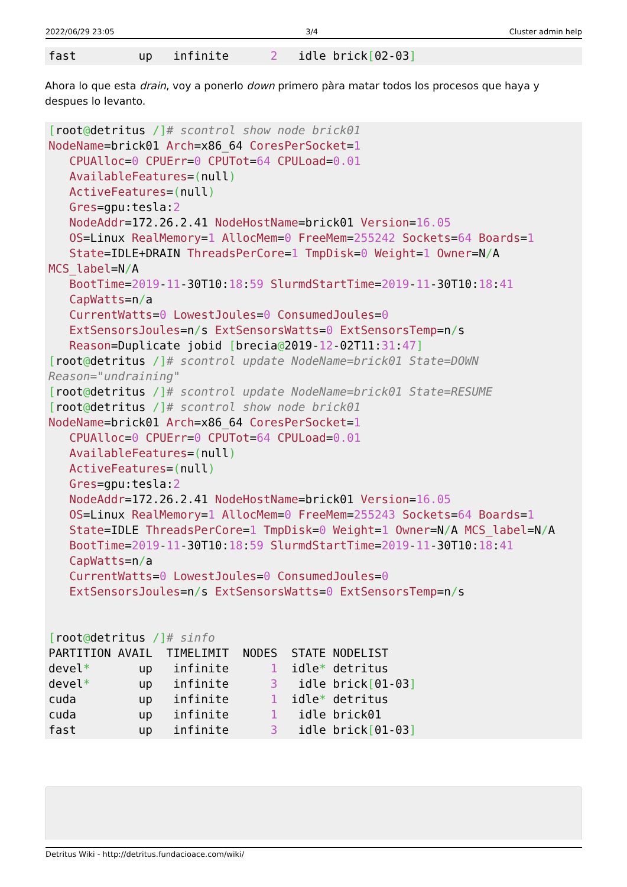2022/06/29 23:05 3/4 Cluster admin help
fast         up   infinite      2   idle brick[02-03]
Ahora lo que esta drain, voy a ponerlo down primero pàra matar todos los procesos que haya y despues lo levanto.
[root@detritus /]# scontrol show node brick01
NodeName=brick01 Arch=x86_64 CoresPerSocket=1
   CPUAlloc=0 CPUErr=0 CPUTot=64 CPULoad=0.01
   AvailableFeatures=(null)
   ActiveFeatures=(null)
   Gres=gpu:tesla:2
   NodeAddr=172.26.2.41 NodeHostName=brick01 Version=16.05
   OS=Linux RealMemory=1 AllocMem=0 FreeMem=255242 Sockets=64 Boards=1
   State=IDLE+DRAIN ThreadsPerCore=1 TmpDisk=0 Weight=1 Owner=N/A
MCS_label=N/A
   BootTime=2019-11-30T10:18:59 SlurmdStartTime=2019-11-30T10:18:41
   CapWatts=n/a
   CurrentWatts=0 LowestJoules=0 ConsumedJoules=0
   ExtSensorsJoules=n/s ExtSensorsWatts=0 ExtSensorsTemp=n/s
   Reason=Duplicate jobid [brecia@2019-12-02T11:31:47]
[root@detritus /]# scontrol update NodeName=brick01 State=DOWN
Reason="undraining"
[root@detritus /]# scontrol update NodeName=brick01 State=RESUME
[root@detritus /]# scontrol show node brick01
NodeName=brick01 Arch=x86_64 CoresPerSocket=1
   CPUAlloc=0 CPUErr=0 CPUTot=64 CPULoad=0.01
   AvailableFeatures=(null)
   ActiveFeatures=(null)
   Gres=gpu:tesla:2
   NodeAddr=172.26.2.41 NodeHostName=brick01 Version=16.05
   OS=Linux RealMemory=1 AllocMem=0 FreeMem=255243 Sockets=64 Boards=1
   State=IDLE ThreadsPerCore=1 TmpDisk=0 Weight=1 Owner=N/A MCS_label=N/A
   BootTime=2019-11-30T10:18:59 SlurmdStartTime=2019-11-30T10:18:41
   CapWatts=n/a
   CurrentWatts=0 LowestJoules=0 ConsumedJoules=0
   ExtSensorsJoules=n/s ExtSensorsWatts=0 ExtSensorsTemp=n/s


[root@detritus /]# sinfo
PARTITION AVAIL  TIMELIMIT  NODES  STATE NODELIST
devel*       up   infinite      1  idle* detritus
devel*       up   infinite      3   idle brick[01-03]
cuda         up   infinite      1  idle* detritus
cuda         up   infinite      1   idle brick01
fast         up   infinite      3   idle brick[01-03]
Detritus Wiki - http://detritus.fundacioace.com/wiki/